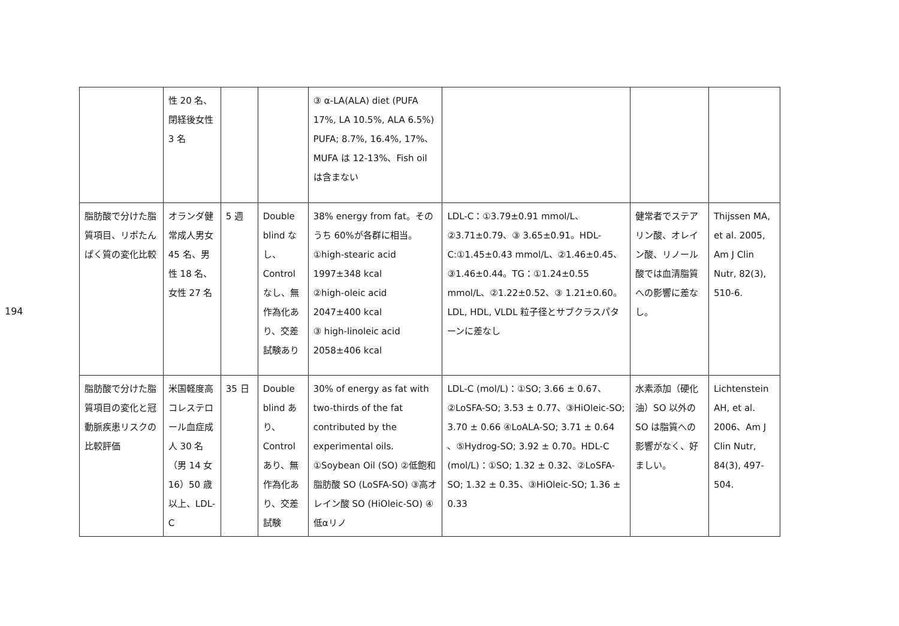194
| | 性 20 名、閉経後女性 3 名 | | | ③ α-LA(ALA) diet (PUFA 17%, LA 10.5%, ALA 6.5%) PUFA; 8.7%, 16.4%, 17%、MUFA は 12-13%、Fish oil は含まない | | | |
| 脂肪酸で分けた脂質項目、リポたんぱく質の変化比較 | オランダ健常成人男女 45 名、男性 18 名、女性 27 名 | 5 週 | Double blind なし、Control なし、無作為化あり、交差試験あり | 38% energy from fat。そのうち 60%が各群に相当。①high-stearic acid 1997±348 kcal ②high-oleic acid 2047±400 kcal ③ high-linoleic acid 2058±406 kcal | LDL-C：①3.79±0.91 mmol/L、②3.71±0.79、③ 3.65±0.91。HDL-C:①1.45±0.43 mmol/L、②1.46±0.45、③1.46±0.44。TG：①1.24±0.55 mmol/L、②1.22±0.52、③ 1.21±0.60。LDL, HDL, VLDL 粒子径とサブクラスパターンに差なし | 健常者でステアリン酸、オレイン酸、リノール酸では血清脂質への影響に差なし。 | Thijssen MA, et al. 2005, Am J Clin Nutr, 82(3), 510-6. |
| 脂肪酸で分けた脂質項目の変化と冠動脈疾患リスクの比較評価 | 米国軽度高コレステロール血症成人 30 名（男 14 女 16）50 歳以上、LDL-C | 35 日 | Double blind あり、Control あり、無作為化あり、交差試験 | 30% of energy as fat with two-thirds of the fat contributed by the experimental oils. ①Soybean Oil (SO) ②低飽和脂肪酸 SO (LoSFA-SO) ③高オレイン酸 SO (HiOleic-SO) ④低αリノ | LDL-C (mol/L)：①SO; 3.66 ± 0.67、②LoSFA-SO; 3.53 ± 0.77、③HiOleic-SO; 3.70 ± 0.66 ④LoALA-SO; 3.71 ± 0.64 、⑤Hydrog-SO; 3.92 ± 0.70。HDL-C (mol/L)：①SO; 1.32 ± 0.32、②LoSFA-SO; 1.32 ± 0.35、③HiOleic-SO; 1.36 ± 0.33 | 水素添加（硬化油）SO 以外の SO は脂質への影響がなく、好ましい。 | Lichtenstein AH, et al. 2006、Am J Clin Nutr, 84(3), 497-504. |